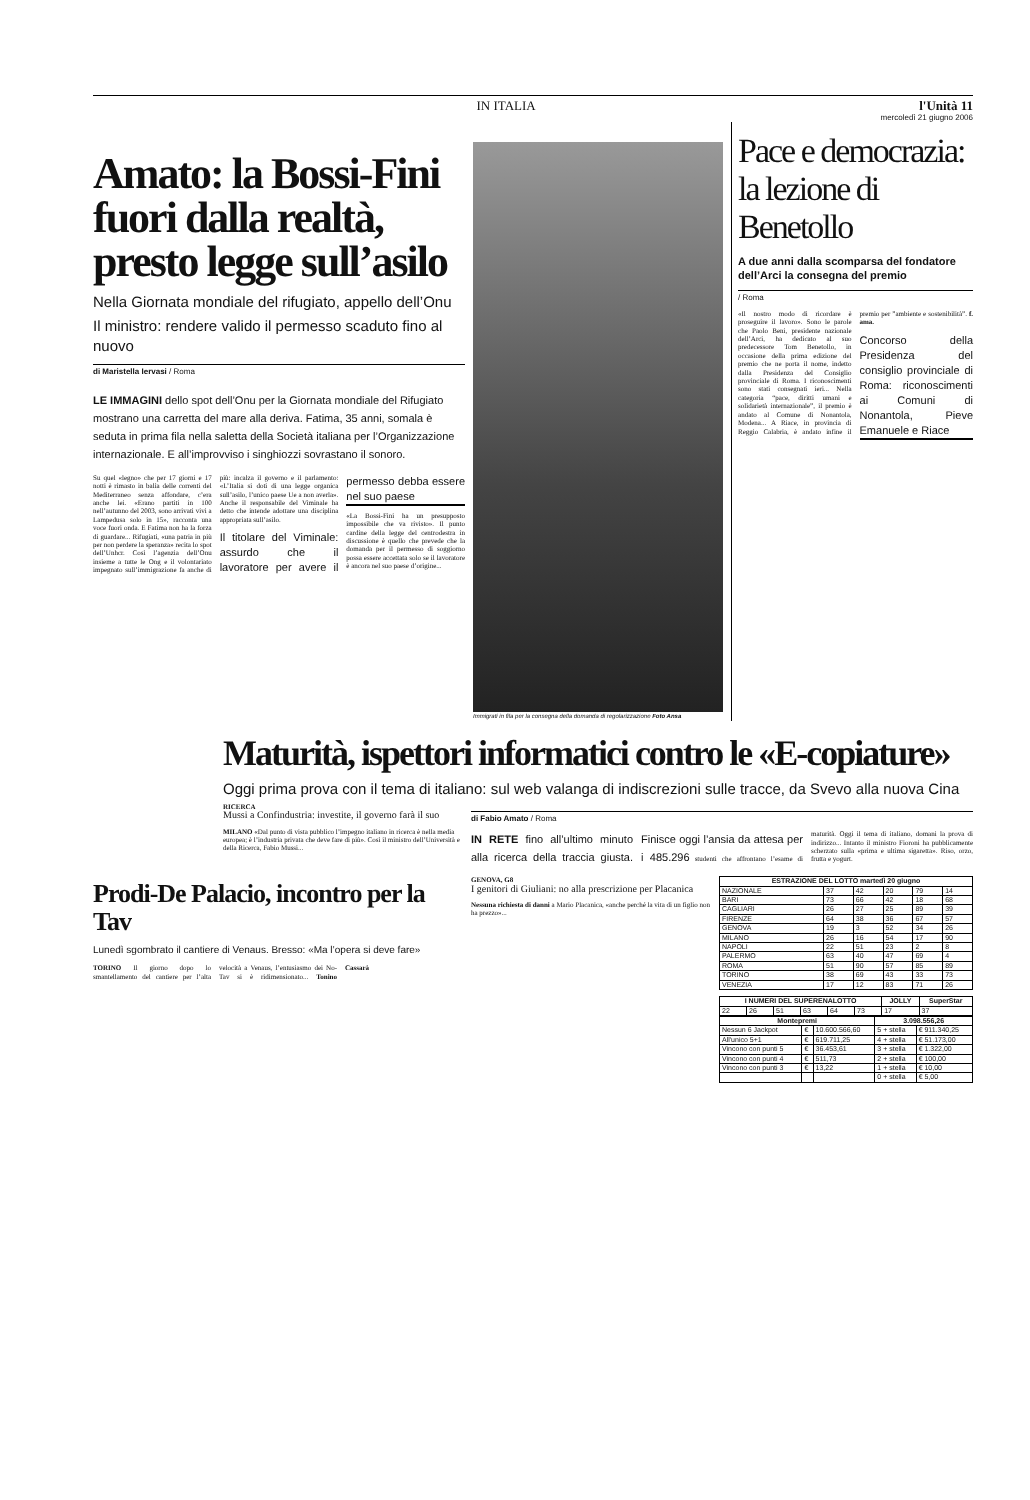IN ITALIA l'Unità 11
mercoledì 21 giugno 2006
Amato: la Bossi-Fini fuori dalla realtà, presto legge sull’asilo
Nella Giornata mondiale del rifugiato, appello dell’Onu
Il ministro: rendere valido il permesso scaduto fino al nuovo
di Maristella Iervasi / Roma
LE IMMAGINI dello spot dell’Onu per la Giornata mondiale del Rifugiato mostrano una carretta del mare alla deriva. Fatima, 35 anni, somala è seduta in prima fila nella saletta della Società italiana per l’Organizzazione internazionale. E all’improvviso i singhiozzi sovrastano il sonoro.
Su quel «legno» che per 17 giorni e 17 notti è rimasto in balìa delle correnti del Mediterraneo senza affondare, c’era anche lei. «Erano partiti in 100 nell’autunno del 2003, sono arrivati vivi a Lampedusa solo in 15», racconta una voce fuori onda. E Fatima non ha la forza di guardare... Rifugiati, «una patria in più per non perdere la speranza» recita lo spot dell’Unhcr. Così l’agenzia dell’Onu insieme a tutte le Ong e il volontariato impegnato sull’immigrazione fa anche di più: incalza il governo e il parlamento: «L’Italia si doti di una legge organica sull’asilo, l’unico paese Ue a non averla». Anche il responsabile del Viminale ha detto che intende adottare una disciplina appropriata sull’asilo.
Il titolare del Viminale: assurdo che il lavoratore per avere il permesso debba essere nel suo paese
«La Bossi-Fini ha un presupposto impossibile che va rivisto». Il punto cardine della legge del centrodestra in discussione è quello che prevede che la domanda per il permesso di soggiorno possa essere accettata solo se il lavoratore è ancora nel suo paese d’origine...
Immigrati in fila per la consegna della domanda di regolarizzazione Foto Ansa
Pace e democrazia: la lezione di Benetollo
A due anni dalla scomparsa del fondatore dell’Arci la consegna del premio
/ Roma
«Il nostro modo di ricordare è proseguire il lavoro». Sono le parole che Paolo Beni, presidente nazionale dell’Arci, ha dedicato al suo predecessore Tom Benetollo, in occasione della prima edizione del premio che ne porta il nome, indetto dalla Presidenza del Consiglio provinciale di Roma. I riconoscimenti sono stati consegnati ieri... Nella categoria “pace, diritti umani e solidarietà internazionale”, il premio è andato al Comune di Nonantola, Modena... A Riace, in provincia di Reggio Calabria, è andato infine il premio per ”ambiente e sostenibilità”. f. ama.
Concorso della Presidenza del consiglio provinciale di Roma: riconoscimenti ai Comuni di Nonantola, Pieve Emanuele e Riace
Maturità, ispettori informatici contro le «E-copiature»
Oggi prima prova con il tema di italiano: sul web valanga di indiscrezioni sulle tracce, da Svevo alla nuova Cina
RICERCA
Mussi a Confindustria: investite, il governo farà il suo
MILANO «Dal punto di vista pubblico l’impegno italiano in ricerca è nella media europea; è l’industria privata che deve fare di più». Così il ministro dell’Università e della Ricerca, Fabio Mussi...
di Fabio Amato / Roma
IN RETE fino all’ultimo minuto alla ricerca della traccia giusta. Finisce oggi l’ansia da attesa per i 485.296 studenti che affrontano l’esame di maturità. Oggi il tema di italiano, domani la prova di indirizzo... Intanto il ministro Fioroni ha pubblicamente scherzato sulla «prima e ultima sigaretta». Riso, orzo, frutta e yogurt.
Prodi-De Palacio, incontro per la Tav
Lunedì sgombrato il cantiere di Venaus. Bresso: «Ma l’opera si deve fare»
TORINO Il giorno dopo lo smantellamento del cantiere per l’alta velocità a Venaus, l’entusiasmo dei No-Tav si è ridimensionato... Tonino Cassarà
GENOVA, G8
I genitori di Giuliani: no alla prescrizione per Placanica
Nessuna richiesta di danni a Mario Placanica, «anche perché la vita di un figlio non ha prezzo»...
| ESTRAZIONE DEL LOTTO martedì 20 giugno | | | | | |
| --- | --- | --- | --- | --- | --- |
| NAZIONALE | 37 | 42 | 20 | 79 | 14 |
| BARI | 73 | 66 | 42 | 18 | 68 |
| CAGLIARI | 26 | 27 | 25 | 89 | 39 |
| FIRENZE | 64 | 38 | 36 | 67 | 57 |
| GENOVA | 19 | 3 | 52 | 34 | 26 |
| MILANO | 26 | 16 | 54 | 17 | 90 |
| NAPOLI | 22 | 51 | 23 | 2 | 8 |
| PALERMO | 63 | 40 | 47 | 69 | 4 |
| ROMA | 51 | 90 | 57 | 85 | 89 |
| TORINO | 38 | 69 | 43 | 33 | 73 |
| VENEZIA | 17 | 12 | 83 | 71 | 26 |
| I NUMERI DEL SUPERENALOTTO | | | | | | JOLLY | SuperStar |
| --- | --- | --- | --- | --- | --- | --- | --- |
| 22 | 26 | 51 | 63 | 64 | 73 | 17 | 37 |
| Montepremi | | | 3.098.556,26 | |
| --- | --- | --- | --- | --- |
| Nessun 6 Jackpot | € | 10.600.566,60 | 5 + stella | € 911.340,25 |
| All'unico 5+1 | € | 619.711,25 | 4 + stella | € 51.173,00 |
| Vincono con punti 5 | € | 36.453,61 | 3 + stella | € 1.322,00 |
| Vincono con punti 4 | € | 511,73 | 2 + stella | € 100,00 |
| Vincono con punti 3 | € | 13,22 | 1 + stella | € 10,00 |
| | | | 0 + stella | € 5,00 |